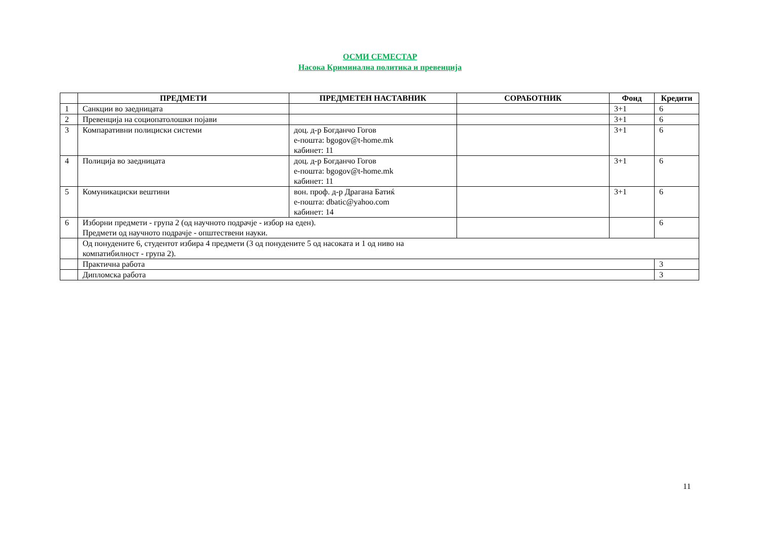ОСМИ СЕМЕСТАР
Насока Криминална политика и превенција
| | ПРЕДМЕТИ | ПРЕДМЕТЕН НАСТАВНИК | СОРАБОТНИК | Фонд | Кредити |
| --- | --- | --- | --- | --- | --- |
| 1 | Санкции во заедницата | | | 3+1 | 6 |
| 2 | Превенција на социопатолошки појави | | | 3+1 | 6 |
| 3 | Компаративни полициски системи | доц. д-р Богданчо Гогов е-пошта: bgogov@t-home.mk кабинет: 11 | | 3+1 | 6 |
| 4 | Полиција во заедницата | доц. д-р Богданчо Гогов е-пошта: bgogov@t-home.mk кабинет: 11 | | 3+1 | 6 |
| 5 | Комуникациски вештини | вон. проф. д-р Драгана Батиќ е-пошта: dbatic@yahoo.com кабинет: 14 | | 3+1 | 6 |
| 6 | Изборни предмети - група 2 (од научното подрачје - избор на еден). Предмети од научното подрачје - општествени науки. | | | | 6 |
| | Од понудените 6, студентот избира 4 предмети (3 од понудените 5 од насоката и 1 од ниво на компатибилност - група 2). | | | | |
| | Практична работа | | | | 3 |
| | Дипломска работа | | | | 3 |
11